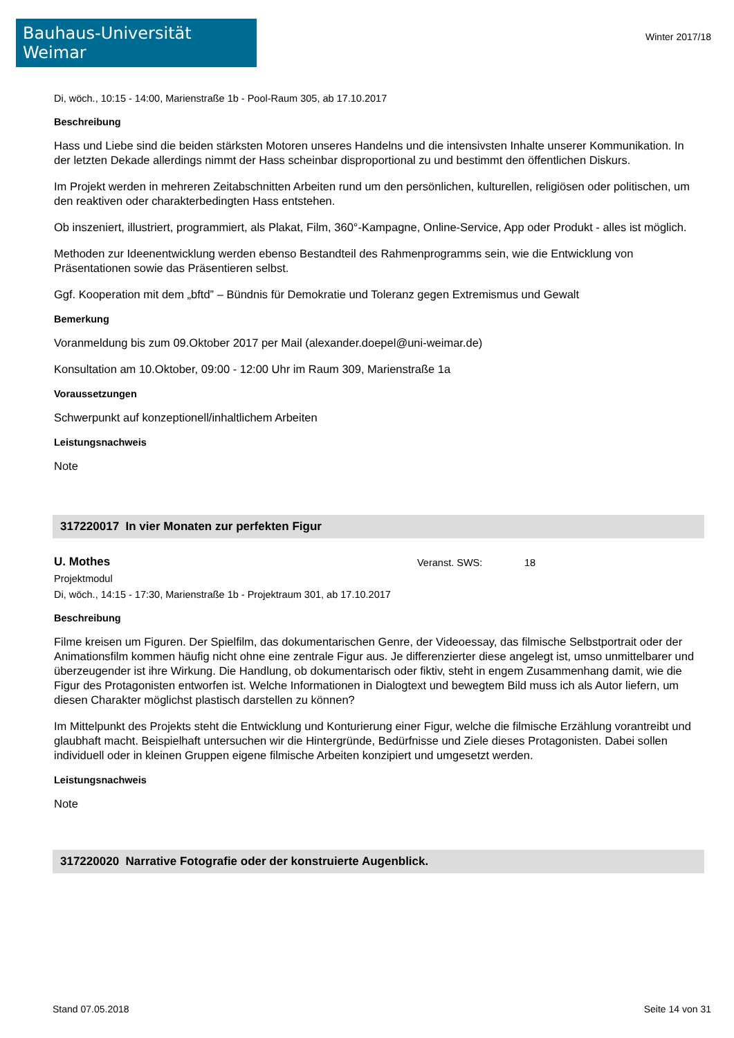Bauhaus-Universität Weimar
Winter 2017/18
Di, wöch., 10:15 - 14:00, Marienstraße 1b - Pool-Raum 305, ab 17.10.2017
Beschreibung
Hass und Liebe sind die beiden stärksten Motoren unseres Handelns und die intensivsten Inhalte unserer Kommunikation. In der letzten Dekade allerdings nimmt der Hass scheinbar disproportional zu und bestimmt den öffentlichen Diskurs.
Im Projekt werden in mehreren Zeitabschnitten Arbeiten rund um den persönlichen, kulturellen, religiösen oder politischen, um den reaktiven oder charakterbedingten Hass entstehen.
Ob inszeniert, illustriert, programmiert, als Plakat, Film, 360°-Kampagne, Online-Service, App oder Produkt - alles ist möglich.
Methoden zur Ideenentwicklung werden ebenso Bestandteil des Rahmenprogramms sein, wie die Entwicklung von Präsentationen sowie das Präsentieren selbst.
Ggf. Kooperation mit dem „bftd” – Bündnis für Demokratie und Toleranz gegen Extremismus und Gewalt
Bemerkung
Voranmeldung bis zum 09.Oktober 2017 per Mail (alexander.doepel@uni-weimar.de)
Konsultation am 10.Oktober, 09:00 - 12:00 Uhr im Raum 309, Marienstraße 1a
Voraussetzungen
Schwerpunkt auf konzeptionell/inhaltlichem Arbeiten
Leistungsnachweis
Note
317220017 In vier Monaten zur perfekten Figur
U. Mothes
Veranst. SWS: 18
Projektmodul
Di, wöch., 14:15 - 17:30, Marienstraße 1b - Projektraum 301, ab 17.10.2017
Beschreibung
Filme kreisen um Figuren. Der Spielfilm, das dokumentarischen Genre, der Videoessay, das filmische Selbstportrait oder der Animationsfilm kommen häufig nicht ohne eine zentrale Figur aus. Je differenzierter diese angelegt ist, umso unmittelbarer und überzeugender ist ihre Wirkung. Die Handlung, ob dokumentarisch oder fiktiv, steht in engem Zusammenhang damit, wie die Figur des Protagonisten entworfen ist. Welche Informationen in Dialogtext und bewegtem Bild muss ich als Autor liefern, um diesen Charakter möglichst plastisch darstellen zu können?
Im Mittelpunkt des Projekts steht die Entwicklung und Konturierung einer Figur, welche die filmische Erzählung vorantreibt und glaubhaft macht. Beispielhaft untersuchen wir die Hintergründe, Bedürfnisse und Ziele dieses Protagonisten. Dabei sollen individuell oder in kleinen Gruppen eigene filmische Arbeiten konzipiert und umgesetzt werden.
Leistungsnachweis
Note
317220020 Narrative Fotografie oder der konstruierte Augenblick.
Stand 07.05.2018 Seite 14 von 31